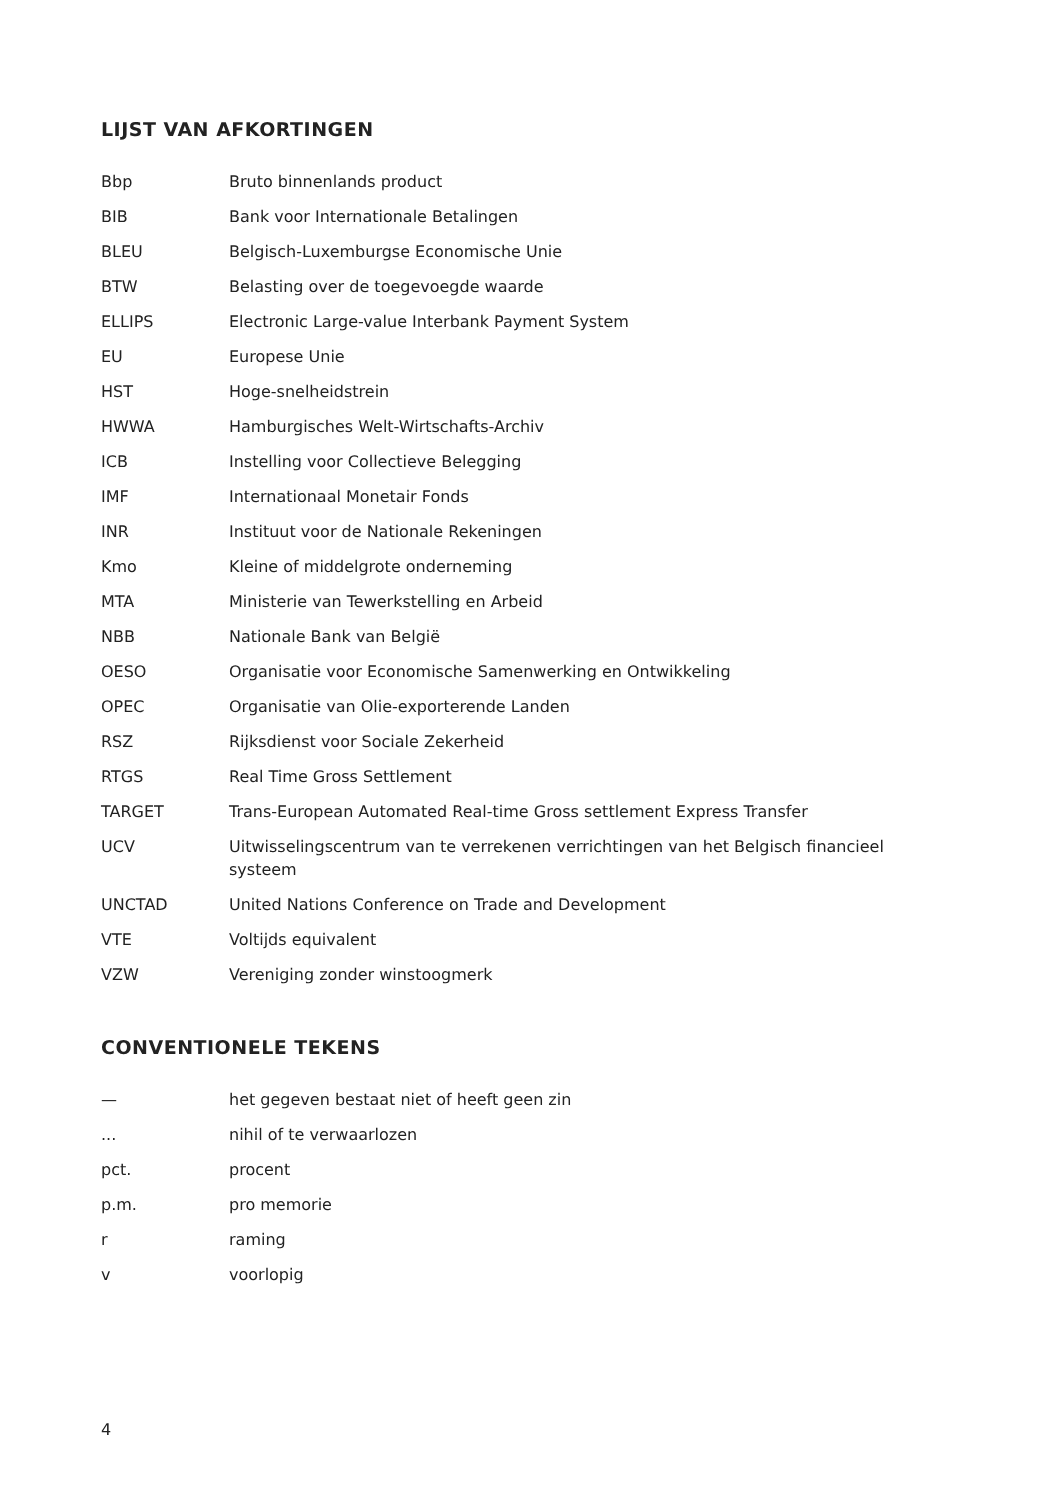LIJST VAN AFKORTINGEN
| Bbp | Bruto binnenlands product |
| BIB | Bank voor Internationale Betalingen |
| BLEU | Belgisch-Luxemburgse Economische Unie |
| BTW | Belasting over de toegevoegde waarde |
| ELLIPS | Electronic Large-value Interbank Payment System |
| EU | Europese Unie |
| HST | Hoge-snelheidstrein |
| HWWA | Hamburgisches Welt-Wirtschafts-Archiv |
| ICB | Instelling voor Collectieve Belegging |
| IMF | Internationaal Monetair Fonds |
| INR | Instituut voor de Nationale Rekeningen |
| Kmo | Kleine of middelgrote onderneming |
| MTA | Ministerie van Tewerkstelling en Arbeid |
| NBB | Nationale Bank van België |
| OESO | Organisatie voor Economische Samenwerking en Ontwikkeling |
| OPEC | Organisatie van Olie-exporterende Landen |
| RSZ | Rijksdienst voor Sociale Zekerheid |
| RTGS | Real Time Gross Settlement |
| TARGET | Trans-European Automated Real-time Gross settlement Express Transfer |
| UCV | Uitwisselingscentrum van te verrekenen verrichtingen van het Belgisch financieel systeem |
| UNCTAD | United Nations Conference on Trade and Development |
| VTE | Voltijds equivalent |
| VZW | Vereniging zonder winstoogmerk |
CONVENTIONELE TEKENS
| — | het gegeven bestaat niet of heeft geen zin |
| ... | nihil of te verwaarlozen |
| pct. | procent |
| p.m. | pro memorie |
| r | raming |
| v | voorlopig |
4